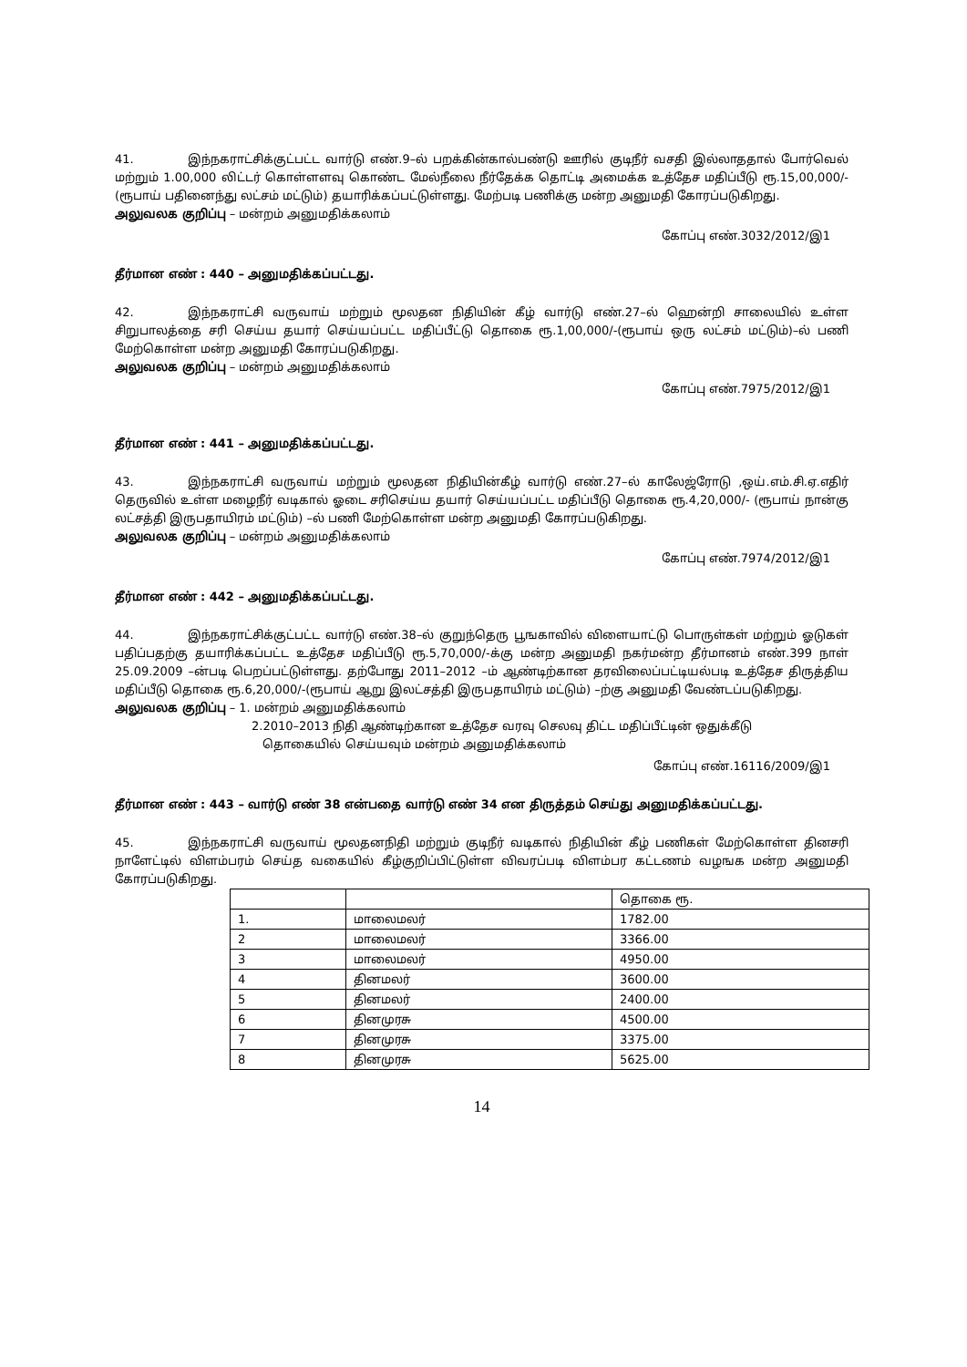41. இந்நகராட்சிக்குட்பட்ட வார்டு எண்.9–ல் பறக்கின்கால்பண்டு ஊரில் குடிநீர் வசதி இல்லாததால் போர்வெல் மற்றும் 1.00,000 லிட்டர் கொள்ளளவு கொண்ட மேல்நீலை நீர்தேக்க தொட்டி அமைக்க உத்தேச மதிப்பீடு ரூ.15,00,000/-(ரூபாய் பதினைந்து லட்சம் மட்டும்) தயாரிக்கப்பட்டுள்ளது. மேற்படி பணிக்கு மன்ற அனுமதி கோரப்படுகிறது.
அலுவலக குறிப்பு – மன்றம் அனுமதிக்கலாம்
கோப்பு எண்.3032/2012/இ1
தீர்மான எண் : 440 – அனுமதிக்கப்பட்டது.
42. இந்நகராட்சி வருவாய் மற்றும் மூலதன நிதியின் கீழ் வார்டு எண்.27–ல் ஹென்றி சாலையில் உள்ள சிறுபாலத்தை சரி செய்ய தயார் செய்யப்பட்ட மதிப்பீட்டு தொகை ரூ.1,00,000/-(ரூபாய் ஒரு லட்சம் மட்டும்)–ல் பணி மேற்கொள்ள மன்ற அனுமதி கோரப்படுகிறது.
அலுவலக குறிப்பு – மன்றம் அனுமதிக்கலாம்
கோப்பு எண்.7975/2012/இ1
தீர்மான எண் : 441 – அனுமதிக்கப்பட்டது.
43. இந்நகராட்சி வருவாய் மற்றும் மூலதன நிதியின்கீழ் வார்டு எண்.27–ல் காலேஜ்ரோடு ,ஒய்.எம்.சி.ஏ.எதிர் தெருவில் உள்ள மழைநீர் வடிகால் ஓடை சரிசெய்ய தயார் செய்யப்பட்ட மதிப்பீடு தொகை ரூ.4,20,000/- (ரூபாய் நான்கு லட்சத்தி இருபதாயிரம் மட்டும்) –ல் பணி மேற்கொள்ள மன்ற அனுமதி கோரப்படுகிறது.
அலுவலக குறிப்பு – மன்றம் அனுமதிக்கலாம்
கோப்பு எண்.7974/2012/இ1
தீர்மான எண் : 442 – அனுமதிக்கப்பட்டது.
44. இந்நகராட்சிக்குட்பட்ட வார்டு எண்.38–ல் குறுந்தெரு பூஙகாவில் விளையாட்டு பொருள்கள் மற்றும் ஓடுகள் பதிப்பதற்கு தயாரிக்கப்பட்ட உத்தேச மதிப்பீடு ரூ.5,70,000/-க்கு மன்ற அனுமதி நகர்மன்ற தீர்மானம் எண்.399 நாள் 25.09.2009 –ன்படி பெறப்பட்டுள்ளது. தற்போது 2011–2012 –ம் ஆண்டிற்கான தரவிலைப்பட்டியல்படி உத்தேச திருத்திய மதிப்பீடு தொகை ரூ.6,20,000/-(ரூபாய் ஆறு இலட்சத்தி இருபதாயிரம் மட்டும்) –ற்கு அனுமதி வேண்டப்படுகிறது.
அலுவலக குறிப்பு – 1. மன்றம் அனுமதிக்கலாம்
2.2010–2013 நிதி ஆண்டிற்கான உத்தேச வரவு செலவு திட்ட மதிப்பீட்டின் ஒதுக்கீடு
தொகையில் செய்யவும் மன்றம் அனுமதிக்கலாம்
கோப்பு எண்.16116/2009/இ1
தீர்மான எண் : 443 – வார்டு எண் 38 என்பதை வார்டு எண் 34 என திருத்தம் செய்து அனுமதிக்கப்பட்டது.
45. இந்நகராட்சி வருவாய் மூலதனநிதி மற்றும் குடிநீர் வடிகால் நிதியின் கீழ் பணிகள் மேற்கொள்ள தினசரி நாளேட்டில் விளம்பரம் செய்த வகையில் கீழ்குறிப்பிட்டுள்ள விவரப்படி விளம்பர கட்டணம் வழஙக மன்ற அனுமதி கோரப்படுகிறது.
| | | தொகை ரூ. |
| 1. | மாலைமலர் | 1782.00 |
| 2 | மாலைமலர் | 3366.00 |
| 3 | மாலைமலர் | 4950.00 |
| 4 | தினமலர் | 3600.00 |
| 5 | தினமலர் | 2400.00 |
| 6 | தினமுரசு | 4500.00 |
| 7 | தினமுரசு | 3375.00 |
| 8 | தினமுரசு | 5625.00 |
14